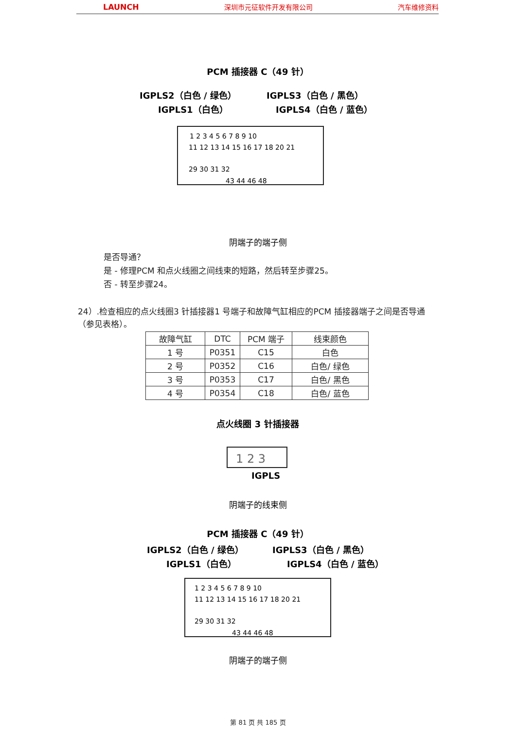LAUNCH 深圳市元征软件开发有限公司 汽车维修资料
PCM 插接器 C（49 针）
IGPLS2（白色 / 绿色）
IGPLS1（白色）
IGPLS3（白色 / 黑色）
IGPLS4（白色 / 蓝色）
1 2 3 4 5 6 7 8 9 10
11 12 13 14 15 16 17 18 20 21
29 30 31 32
43 44 46 48
阴端子的端子侧
是否导通？
是 - 修理PCM 和点火线圈之间线束的短路，然后转至步骤25。
否 - 转至步骤24。
24）.检查相应的点火线圈3 针插接器1 号端子和故障气缸相应的PCM 插接器端子之间是否导通（参见表格）。
| 故障气缸 | DTC | PCM 端子 | 线束颜色 |
| --- | --- | --- | --- |
| 1 号 | P0351 | C15 | 白色 |
| 2 号 | P0352 | C16 | 白色/ 绿色 |
| 3 号 | P0353 | C17 | 白色/ 黑色 |
| 4 号 | P0354 | C18 | 白色/ 蓝色 |
点火线圈 3 针插接器
1 2 3
IGPLS
阴端子的线束侧
PCM 插接器 C（49 针）
IGPLS2（白色 / 绿色）
IGPLS1（白色）
IGPLS3（白色 / 黑色）
IGPLS4（白色 / 蓝色）
1 2 3 4 5 6 7 8 9 10
11 12 13 14 15 16 17 18 20 21
29 30 31 32
43 44 46 48
阴端子的端子侧
第 81 页 共 185 页